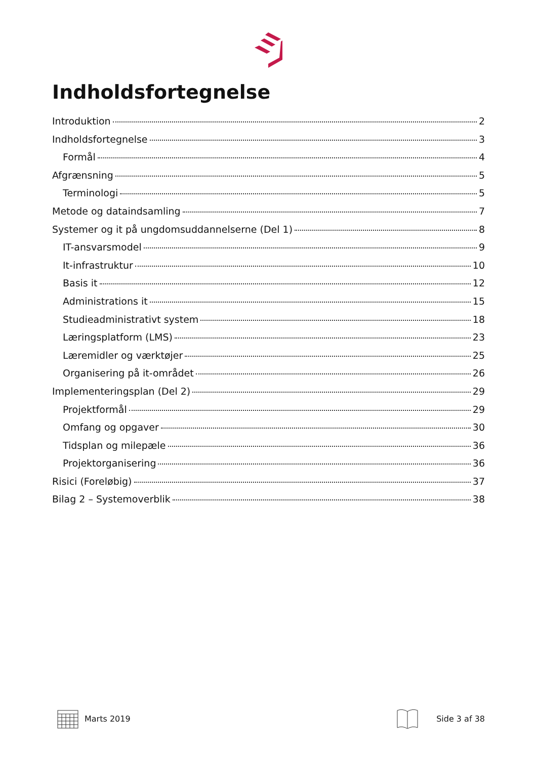Indholdsfortegnelse
Introduktion 2
Indholdsfortegnelse 3
Formål 4
Afgrænsning 5
Terminologi 5
Metode og dataindsamling 7
Systemer og it på ungdomsuddannelserne (Del 1) 8
IT-ansvarsmodel 9
It-infrastruktur 10
Basis it 12
Administrations it 15
Studieadministrativt system 18
Læringsplatform (LMS) 23
Læremidler og værktøjer 25
Organisering på it-området 26
Implementeringsplan (Del 2) 29
Projektformål 29
Omfang og opgaver 30
Tidsplan og milepæle 36
Projektorganisering 36
Risici (Foreløbig) 37
Bilag 2 – Systemoverblik 38
Marts 2019 Side 3 af 38